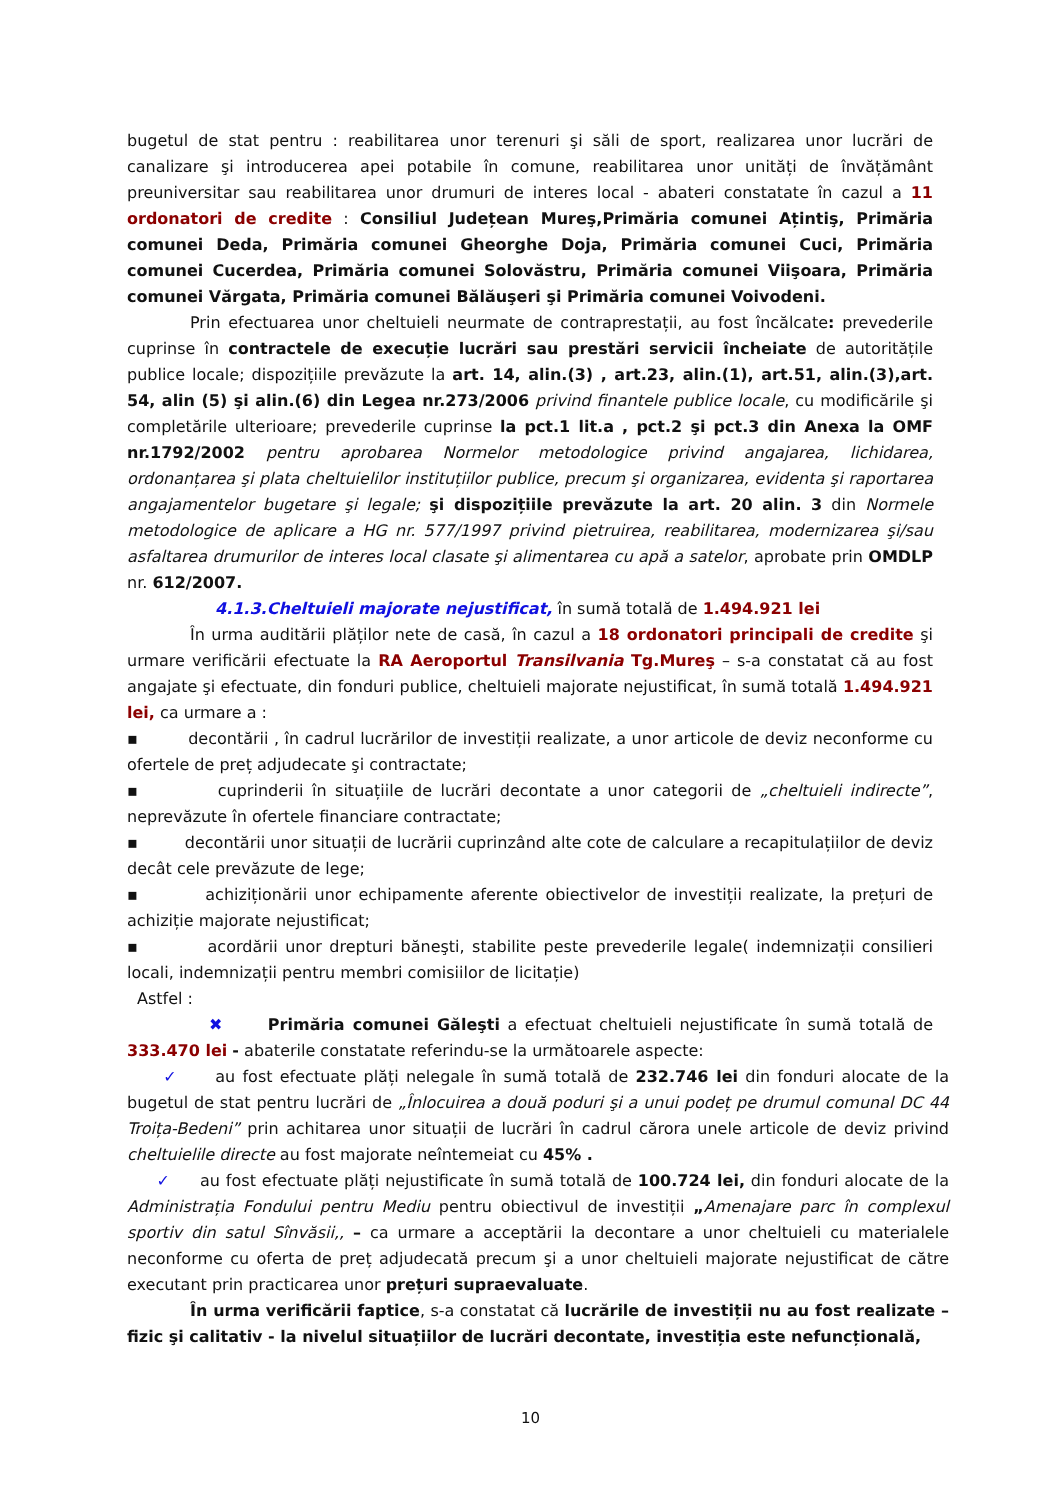bugetul de stat pentru : reabilitarea unor terenuri şi săli de sport, realizarea unor lucrări de canalizare şi introducerea apei potabile în comune, reabilitarea unor unități de învățământ preuniversitar sau reabilitarea unor drumuri de interes local - abateri constatate în cazul a 11 ordonatori de credite : Consiliul Județean Mureş,Primăria comunei Ațintiş, Primăria comunei Deda, Primăria comunei Gheorghe Doja, Primăria comunei Cuci, Primăria comunei Cucerdea, Primăria comunei Solovăstru, Primăria comunei Viişoara, Primăria comunei Vărgata, Primăria comunei Bălăuşeri şi Primăria comunei Voivodeni.
Prin efectuarea unor cheltuieli neurmate de contraprestații, au fost încălcate: prevederile cuprinse în contractele de execuție lucrări sau prestări servicii încheiate de autoritățile publice locale; dispozițiile prevăzute la art. 14, alin.(3) , art.23, alin.(1), art.51, alin.(3),art. 54, alin (5) şi alin.(6) din Legea nr.273/2006 privind finantele publice locale, cu modificările şi completările ulterioare; prevederile cuprinse la pct.1 lit.a , pct.2 şi pct.3 din Anexa la OMF nr.1792/2002 pentru aprobarea Normelor metodologice privind angajarea, lichidarea, ordonanțarea şi plata cheltuielilor instituțiilor publice, precum şi organizarea, evidenta şi raportarea angajamentelor bugetare şi legale; şi dispozițiile prevăzute la art. 20 alin. 3 din Normele metodologice de aplicare a HG nr. 577/1997 privind pietruirea, reabilitarea, modernizarea şi/sau asfaltarea drumurilor de interes local clasate şi alimentarea cu apă a satelor, aprobate prin OMDLP nr. 612/2007.
4.1.3.Cheltuieli majorate nejustificat, în sumă totală de 1.494.921 lei
În urma auditării plăților nete de casă, în cazul a 18 ordonatori principali de credite şi urmare verificării efectuate la RA Aeroportul Transilvania Tg.Mureş – s-a constatat că au fost angajate şi efectuate, din fonduri publice, cheltuieli majorate nejustificat, în sumă totală 1.494.921 lei, ca urmare a :
▪ decontării , în cadrul lucrărilor de investiții realizate, a unor articole de deviz neconforme cu ofertele de preț adjudecate şi contractate;
▪ cuprinderii în situațiile de lucrări decontate a unor categorii de „cheltuieli indirecte”, neprevăzute în ofertele financiare contractate;
▪ decontării unor situații de lucrării cuprinzând alte cote de calculare a recapitulațiilor de deviz decât cele prevăzute de lege;
▪ achiziționării unor echipamente aferente obiectivelor de investiții realizate, la prețuri de achiziție majorate nejustificat;
▪ acordării unor drepturi băneşti, stabilite peste prevederile legale( indemnizații consilieri locali, indemnizații pentru membri comisiilor de licitație)
Astfel :
✖ Primăria comunei Găleşti a efectuat cheltuieli nejustificate în sumă totală de 333.470 lei - abaterile constatate referindu-se la următoarele aspecte:
✓ au fost efectuate plăți nelegale în sumă totală de 232.746 lei din fonduri alocate de la bugetul de stat pentru lucrări de „Înlocuirea a două poduri şi a unui podeț pe drumul comunal DC 44 Troița-Bedeni” prin achitarea unor situații de lucrări în cadrul cărora unele articole de deviz privind cheltuielile directe au fost majorate neîntemeiat cu 45% .
✓ au fost efectuate plăți nejustificate în sumă totală de 100.724 lei, din fonduri alocate de la Administrația Fondului pentru Mediu pentru obiectivul de investiții „Amenajare parc în complexul sportiv din satul Sînvăsii,, – ca urmare a acceptării la decontare a unor cheltuieli cu materialele neconforme cu oferta de preț adjudecată precum şi a unor cheltuieli majorate nejustificat de către executant prin practicarea unor prețuri supraevaluate.
În urma verificării faptice, s-a constatat că lucrările de investiții nu au fost realizate – fizic şi calitativ - la nivelul situațiilor de lucrări decontate, investiția este nefuncțională,
10